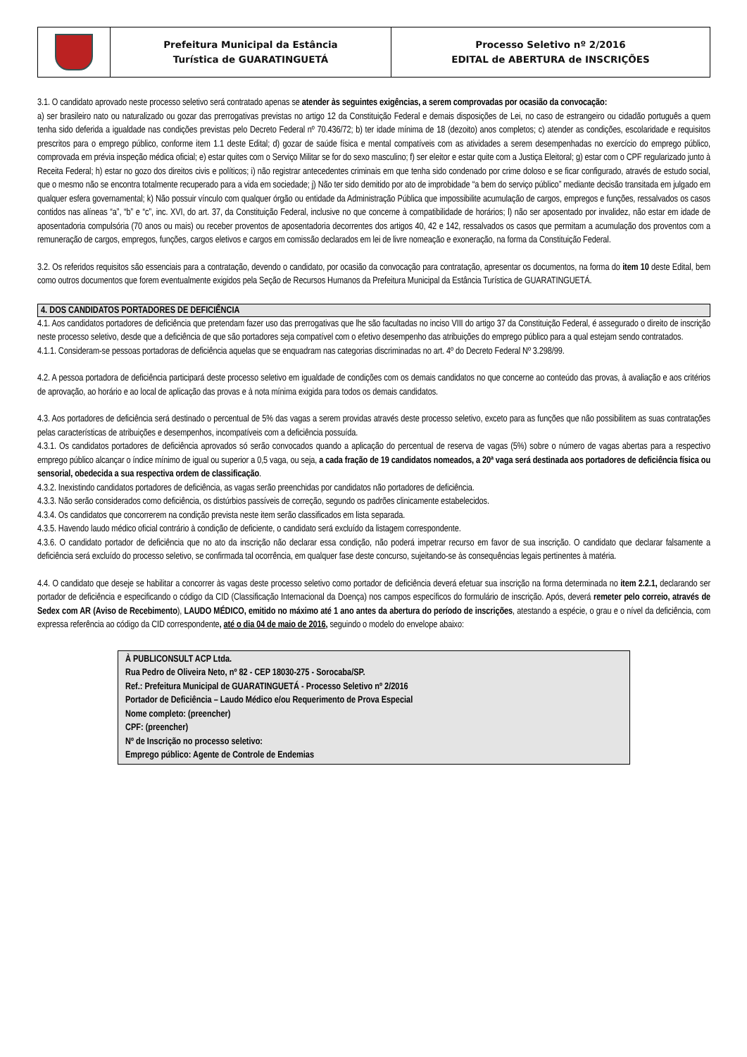| | Prefeitura Municipal da Estância Turística de GUARATINGUETÁ | Processo Seletivo nº 2/2016 EDITAL de ABERTURA de INSCRIÇÕES |
3.1. O candidato aprovado neste processo seletivo será contratado apenas se atender às seguintes exigências, a serem comprovadas por ocasião da convocação:
a) ser brasileiro nato ou naturalizado ou gozar das prerrogativas previstas no artigo 12 da Constituição Federal e demais disposições de Lei, no caso de estrangeiro ou cidadão português a quem tenha sido deferida a igualdade nas condições previstas pelo Decreto Federal nº 70.436/72; b) ter idade mínima de 18 (dezoito) anos completos; c) atender as condições, escolaridade e requisitos prescritos para o emprego público, conforme item 1.1 deste Edital; d) gozar de saúde física e mental compatíveis com as atividades a serem desempenhadas no exercício do emprego público, comprovada em prévia inspeção médica oficial; e) estar quites com o Serviço Militar se for do sexo masculino; f) ser eleitor e estar quite com a Justiça Eleitoral; g) estar com o CPF regularizado junto à Receita Federal; h) estar no gozo dos direitos civis e políticos; i) não registrar antecedentes criminais em que tenha sido condenado por crime doloso e se ficar configurado, através de estudo social, que o mesmo não se encontra totalmente recuperado para a vida em sociedade; j) Não ter sido demitido por ato de improbidade “a bem do serviço público” mediante decisão transitada em julgado em qualquer esfera governamental; k) Não possuir vínculo com qualquer órgão ou entidade da Administração Pública que impossibilite acumulação de cargos, empregos e funções, ressalvados os casos contidos nas alíneas “a”, “b” e “c”, inc. XVI, do art. 37, da Constituição Federal, inclusive no que concerne à compatibilidade de horários; l) não ser aposentado por invalidez, não estar em idade de aposentadoria compulsória (70 anos ou mais) ou receber proventos de aposentadoria decorrentes dos artigos 40, 42 e 142, ressalvados os casos que permitam a acumulação dos proventos com a remuneração de cargos, empregos, funções, cargos eletivos e cargos em comissão declarados em lei de livre nomeação e exoneração, na forma da Constituição Federal.
3.2. Os referidos requisitos são essenciais para a contratação, devendo o candidato, por ocasião da convocação para contratação, apresentar os documentos, na forma do item 10 deste Edital, bem como outros documentos que forem eventualmente exigidos pela Seção de Recursos Humanos da Prefeitura Municipal da Estância Turística de GUARATINGUETÁ.
4. DOS CANDIDATOS PORTADORES DE DEFICIÊNCIA
4.1. Aos candidatos portadores de deficiência que pretendam fazer uso das prerrogativas que lhe são facultadas no inciso VIII do artigo 37 da Constituição Federal, é assegurado o direito de inscrição neste processo seletivo, desde que a deficiência de que são portadores seja compatível com o efetivo desempenho das atribuições do emprego público para a qual estejam sendo contratados.
4.1.1. Consideram-se pessoas portadoras de deficiência aquelas que se enquadram nas categorias discriminadas no art. 4º do Decreto Federal Nº 3.298/99.
4.2. A pessoa portadora de deficiência participará deste processo seletivo em igualdade de condições com os demais candidatos no que concerne ao conteúdo das provas, à avaliação e aos critérios de aprovação, ao horário e ao local de aplicação das provas e à nota mínima exigida para todos os demais candidatos.
4.3. Aos portadores de deficiência será destinado o percentual de 5% das vagas a serem providas através deste processo seletivo, exceto para as funções que não possibilitem as suas contratações pelas características de atribuições e desempenhos, incompatíveis com a deficiência possuída.
4.3.1. Os candidatos portadores de deficiência aprovados só serão convocados quando a aplicação do percentual de reserva de vagas (5%) sobre o número de vagas abertas para a respectivo emprego público alcançar o índice mínimo de igual ou superior a 0,5 vaga, ou seja, a cada fração de 19 candidatos nomeados, a 20ª vaga será destinada aos portadores de deficiência física ou sensorial, obedecida a sua respectiva ordem de classificação.
4.3.2. Inexistindo candidatos portadores de deficiência, as vagas serão preenchidas por candidatos não portadores de deficiência.
4.3.3. Não serão considerados como deficiência, os distúrbios passíveis de correção, segundo os padrões clinicamente estabelecidos.
4.3.4. Os candidatos que concorrerem na condição prevista neste item serão classificados em lista separada.
4.3.5. Havendo laudo médico oficial contrário à condição de deficiente, o candidato será excluído da listagem correspondente.
4.3.6. O candidato portador de deficiência que no ato da inscrição não declarar essa condição, não poderá impetrar recurso em favor de sua inscrição. O candidato que declarar falsamente a deficiência será excluído do processo seletivo, se confirmada tal ocorrência, em qualquer fase deste concurso, sujeitando-se às consequências legais pertinentes à matéria.
4.4. O candidato que deseje se habilitar a concorrer às vagas deste processo seletivo como portador de deficiência deverá efetuar sua inscrição na forma determinada no item 2.2.1, declarando ser portador de deficiência e especificando o código da CID (Classificação Internacional da Doença) nos campos específicos do formulário de inscrição. Após, deverá remeter pelo correio, através de Sedex com AR (Aviso de Recebimento), LAUDO MÉDICO, emitido no máximo até 1 ano antes da abertura do período de inscrições, atestando a espécie, o grau e o nível da deficiência, com expressa referência ao código da CID correspondente, até o dia 04 de maio de 2016, seguindo o modelo do envelope abaixo:
À PUBLICONSULT ACP Ltda.
Rua Pedro de Oliveira Neto, nº 82 - CEP 18030-275 - Sorocaba/SP.
Ref.: Prefeitura Municipal de GUARATINGUETÁ - Processo Seletivo nº 2/2016
Portador de Deficiência – Laudo Médico e/ou Requerimento de Prova Especial
Nome completo: (preencher)
CPF: (preencher)
Nº de Inscrição no processo seletivo:
Emprego público: Agente de Controle de Endemias